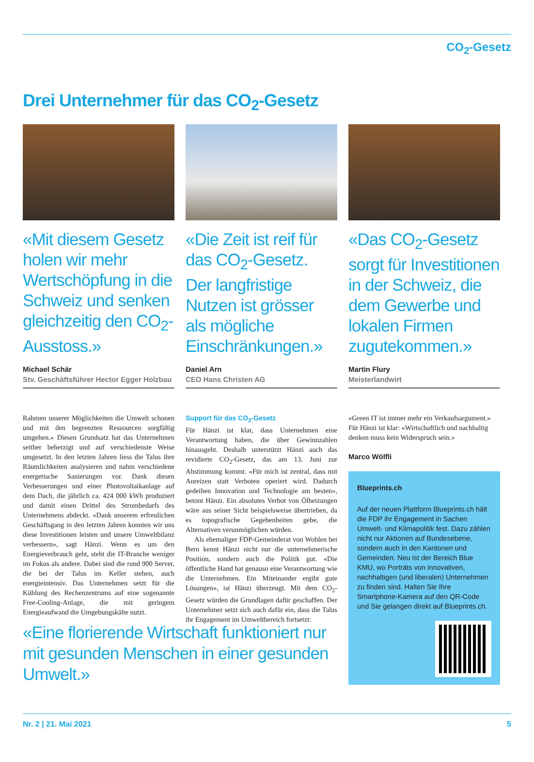CO<sub>2</sub>-Gesetz
Drei Unternehmer für das CO<sub>2</sub>-Gesetz
«Mit diesem Gesetz holen wir mehr Wertschöpfung in die Schweiz und senken gleichzeitig den CO<sub>2</sub>-Ausstoss.»
Michael Schär
Stv. Geschäftsführer Hector Egger Holzbau
«Die Zeit ist reif für das CO<sub>2</sub>-Gesetz. Der langfristige Nutzen ist grösser als mögliche Einschränkungen.»
Daniel Arn
CEO Hans Christen AG
«Das CO<sub>2</sub>-Gesetz sorgt für Investitionen in der Schweiz, die dem Gewerbe und lokalen Firmen zugutekommen.»
Martin Flury
Meisterlandwirt
Rahmen unserer Möglichkeiten die Umwelt schonen und mit den begrenzten Ressourcen sorgfältig umgehen.» Diesen Grundsatz hat das Unternehmen seither beherzigt und auf verschiedenste Weise umgesetzt. In den letzten Jahren liess die Talus ihre Räumlichkeiten analysieren und nahm verschiedene energetische Sanierungen vor. Dank diesen Verbesserungen und einer Photovoltaikanlage auf dem Dach, die jährlich ca. 424 000 kWh produziert und damit einen Drittel des Strombedarfs des Unternehmens abdeckt. «Dank unserem erfreulichen Geschäftsgang in den letzten Jahren konnten wir uns diese Investitionen leisten und unsere Umweltbilanz verbessern», sagt Hänzi. Wenn es um den Energieverbrauch geht, steht die IT-Branche weniger im Fokus als andere. Dabei sind die rund 900 Server, die bei der Talus im Keller stehen, auch energieintensiv. Das Unternehmen setzt für die Kühlung des Rechenzentrums auf eine sogenannte Free-Cooling-Anlage, die mit geringem Energieaufwand die Umgebungskälte nutzt.
Support für das CO<sub>2</sub>-Gesetz
Für Hänzi ist klar, dass Unternehmen eine Verantwortung haben, die über Gewinnzahlen hinausgeht. Deshalb unterstützt Hänzi auch das revidierte CO<sub>2</sub>-Gesetz, das am 13. Juni zur Abstimmung kommt. «Für mich ist zentral, dass mit Anreizen statt Verboten operiert wird. Dadurch gedeihen Innovation und Technologie am besten», betont Hänzi. Ein absolutes Verbot von Ölheizungen wäre aus seiner Sicht beispielsweise übertrieben, da es topografische Gegebenheiten gebe, die Alternativen verunmöglichen würden.
Als ehemaliger FDP-Gemeinderat von Wohlen bei Bern kennt Hänzi nicht nur die unternehmerische Position, sondern auch die Politik gut. «Die öffentliche Hand hat genauso eine Verantwortung wie die Unternehmen. Ein Miteinander ergibt gute Lösungen», ist Hänzi überzeugt. Mit dem CO<sub>2</sub>-Gesetz würden die Grundlagen dafür geschaffen. Der Unternehmer setzt sich auch dafür ein, dass die Talus ihr Engagement im Umweltbereich fortsetzt:
«Green IT ist immer mehr ein Verkaufsargument.» Für Hänzi ist klar: «Wirtschaftlich und nachhaltig denken muss kein Widerspruch sein.»
Marco Wölfli
Blueprints.ch
Auf der neuen Plattform Blueprints.ch hält die FDP ihr Engagement in Sachen Umwelt- und Klimapolitik fest. Dazu zählen nicht nur Aktionen auf Bundesebene, sondern auch in den Kantonen und Gemeinden. Neu ist der Bereich Blue KMU, wo Porträts von innovativen, nachhaltigen (und liberalen) Unternehmen zu finden sind. Halten Sie Ihre Smartphone-Kamera auf den QR-Code und Sie gelangen direkt auf Blueprints.ch.
«Eine florierende Wirtschaft funktioniert nur mit gesunden Menschen in einer gesunden Umwelt.»
Nr. 2 | 21. Mai 2021 5